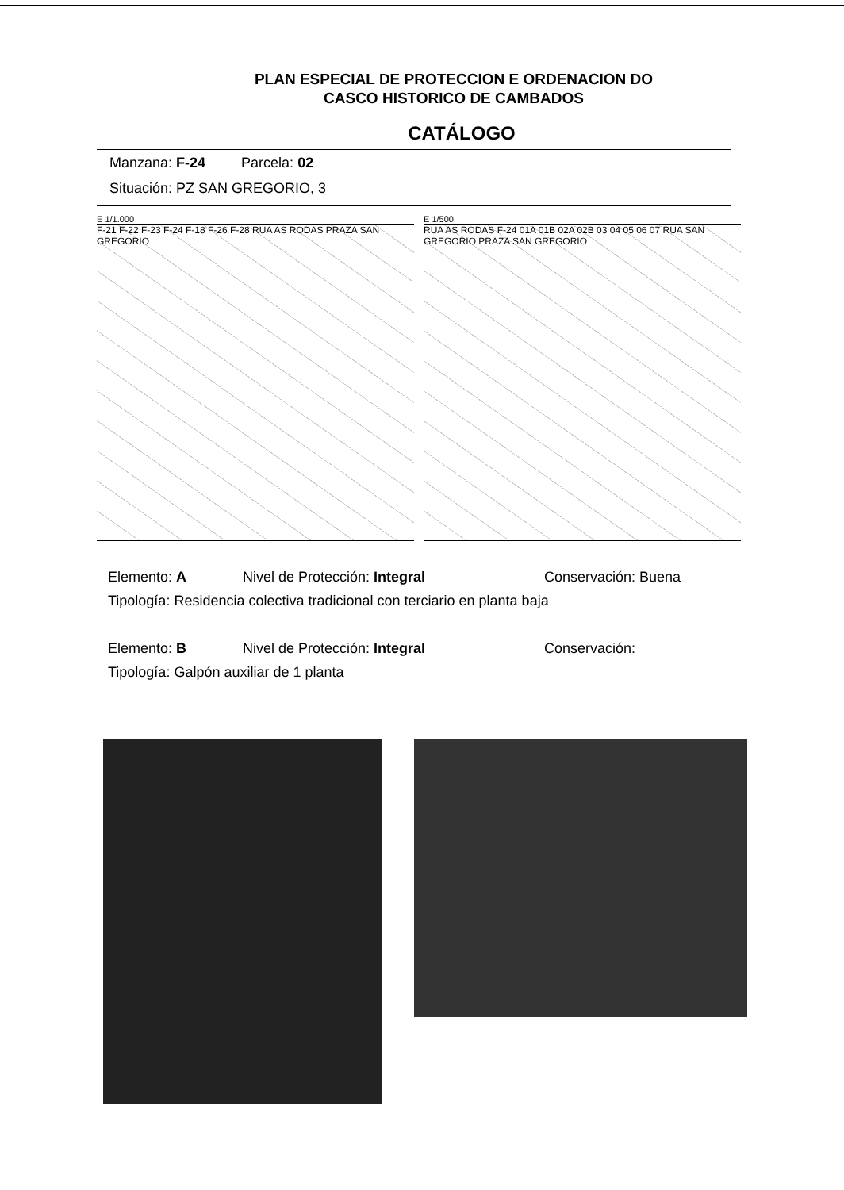PLAN ESPECIAL DE PROTECCION E ORDENACION DO
CASCO HISTORICO DE CAMBADOS
CATÁLOGO
Manzana: F-24 Parcela: 02
Situación: PZ SAN GREGORIO, 3
E 1/1.000
F-21 F-22 F-23 F-24 F-18 F-26 F-28 RUA AS RODAS PRAZA SAN GREGORIO
E 1/500
RUA AS RODAS F-24 01A 01B 02A 02B 03 04 05 06 07 RUA SAN GREGORIO PRAZA SAN GREGORIO
Elemento: A Nivel de Protección: Integral Conservación: Buena
Tipología: Residencia colectiva tradicional con terciario en planta baja
Elemento: B Nivel de Protección: Integral Conservación:
Tipología: Galpón auxiliar de 1 planta